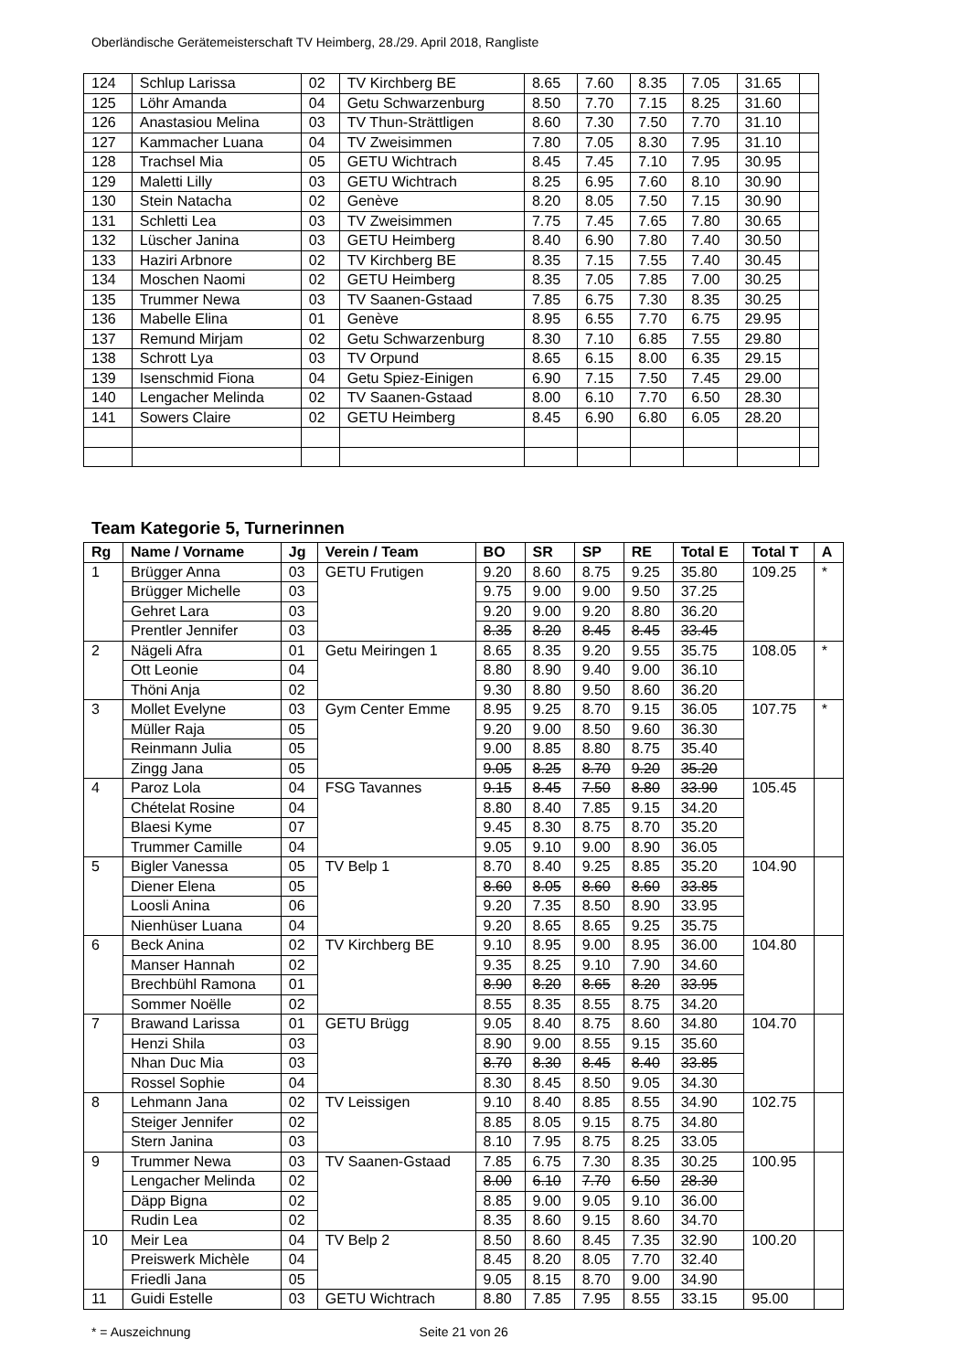Oberländische Gerätemeisterschaft TV Heimberg, 28./29. April 2018, Rangliste
| 124 | Schlup Larissa | 02 | TV Kirchberg BE | 8.65 | 7.60 | 8.35 | 7.05 | 31.65 | |
| 125 | Löhr Amanda | 04 | Getu Schwarzenburg | 8.50 | 7.70 | 7.15 | 8.25 | 31.60 | |
| 126 | Anastasiou Melina | 03 | TV Thun-Strättligen | 8.60 | 7.30 | 7.50 | 7.70 | 31.10 | |
| 127 | Kammacher Luana | 04 | TV Zweisimmen | 7.80 | 7.05 | 8.30 | 7.95 | 31.10 | |
| 128 | Trachsel Mia | 05 | GETU Wichtrach | 8.45 | 7.45 | 7.10 | 7.95 | 30.95 | |
| 129 | Maletti Lilly | 03 | GETU Wichtrach | 8.25 | 6.95 | 7.60 | 8.10 | 30.90 | |
| 130 | Stein Natacha | 02 | Genève | 8.20 | 8.05 | 7.50 | 7.15 | 30.90 | |
| 131 | Schletti Lea | 03 | TV Zweisimmen | 7.75 | 7.45 | 7.65 | 7.80 | 30.65 | |
| 132 | Lüscher Janina | 03 | GETU Heimberg | 8.40 | 6.90 | 7.80 | 7.40 | 30.50 | |
| 133 | Haziri Arbnore | 02 | TV Kirchberg BE | 8.35 | 7.15 | 7.55 | 7.40 | 30.45 | |
| 134 | Moschen Naomi | 02 | GETU Heimberg | 8.35 | 7.05 | 7.85 | 7.00 | 30.25 | |
| 135 | Trummer Newa | 03 | TV Saanen-Gstaad | 7.85 | 6.75 | 7.30 | 8.35 | 30.25 | |
| 136 | Mabelle Elina | 01 | Genève | 8.95 | 6.55 | 7.70 | 6.75 | 29.95 | |
| 137 | Remund Mirjam | 02 | Getu Schwarzenburg | 8.30 | 7.10 | 6.85 | 7.55 | 29.80 | |
| 138 | Schrott Lya | 03 | TV Orpund | 8.65 | 6.15 | 8.00 | 6.35 | 29.15 | |
| 139 | Isenschmid Fiona | 04 | Getu Spiez-Einigen | 6.90 | 7.15 | 7.50 | 7.45 | 29.00 | |
| 140 | Lengacher Melinda | 02 | TV Saanen-Gstaad | 8.00 | 6.10 | 7.70 | 6.50 | 28.30 | |
| 141 | Sowers Claire | 02 | GETU Heimberg | 8.45 | 6.90 | 6.80 | 6.05 | 28.20 | |
Team Kategorie 5, Turnerinnen
| Rg | Name / Vorname | Jg | Verein / Team | BO | SR | SP | RE | Total E | Total T | A |
| --- | --- | --- | --- | --- | --- | --- | --- | --- | --- | --- |
| 1 | Brügger Anna | 03 | GETU Frutigen | 9.20 | 8.60 | 8.75 | 9.25 | 35.80 | 109.25 | * |
| | Brügger Michelle | 03 | | 9.75 | 9.00 | 9.00 | 9.50 | 37.25 | | |
| | Gehret Lara | 03 | | 9.20 | 9.00 | 9.20 | 8.80 | 36.20 | | |
| | Prentler Jennifer | 03 | | 8.35 | 8.20 | 8.45 | 8.45 | 33.45 | | |
| 2 | Nägeli Afra | 01 | Getu Meiringen 1 | 8.65 | 8.35 | 9.20 | 9.55 | 35.75 | 108.05 | * |
| | Ott Leonie | 04 | | 8.80 | 8.90 | 9.40 | 9.00 | 36.10 | | |
| | Thöni Anja | 02 | | 9.30 | 8.80 | 9.50 | 8.60 | 36.20 | | |
| 3 | Mollet Evelyne | 03 | Gym Center Emme | 8.95 | 9.25 | 8.70 | 9.15 | 36.05 | 107.75 | * |
| | Müller Raja | 05 | | 9.20 | 9.00 | 8.50 | 9.60 | 36.30 | | |
| | Reinmann Julia | 05 | | 9.00 | 8.85 | 8.80 | 8.75 | 35.40 | | |
| | Zingg Jana | 05 | | 9.05 | 8.25 | 8.70 | 9.20 | 35.20 | | |
| 4 | Paroz Lola | 04 | FSG Tavannes | 9.15 | 8.45 | 7.50 | 8.80 | 33.90 | 105.45 | |
| | Chételat Rosine | 04 | | 8.80 | 8.40 | 7.85 | 9.15 | 34.20 | | |
| | Blaesi Kyme | 07 | | 9.45 | 8.30 | 8.75 | 8.70 | 35.20 | | |
| | Trummer Camille | 04 | | 9.05 | 9.10 | 9.00 | 8.90 | 36.05 | | |
| 5 | Bigler Vanessa | 05 | TV Belp 1 | 8.70 | 8.40 | 9.25 | 8.85 | 35.20 | 104.90 | |
| | Diener Elena | 05 | | 8.60 | 8.05 | 8.60 | 8.60 | 33.85 | | |
| | Loosli Anina | 06 | | 9.20 | 7.35 | 8.50 | 8.90 | 33.95 | | |
| | Nienhüser Luana | 04 | | 9.20 | 8.65 | 8.65 | 9.25 | 35.75 | | |
| 6 | Beck Anina | 02 | TV Kirchberg BE | 9.10 | 8.95 | 9.00 | 8.95 | 36.00 | 104.80 | |
| | Manser Hannah | 02 | | 9.35 | 8.25 | 9.10 | 7.90 | 34.60 | | |
| | Brechbühl Ramona | 01 | | 8.90 | 8.20 | 8.65 | 8.20 | 33.95 | | |
| | Sommer Noëlle | 02 | | 8.55 | 8.35 | 8.55 | 8.75 | 34.20 | | |
| 7 | Brawand Larissa | 01 | GETU Brügg | 9.05 | 8.40 | 8.75 | 8.60 | 34.80 | 104.70 | |
| | Henzi Shila | 03 | | 8.90 | 9.00 | 8.55 | 9.15 | 35.60 | | |
| | Nhan Duc Mia | 03 | | 8.70 | 8.30 | 8.45 | 8.40 | 33.85 | | |
| | Rossel Sophie | 04 | | 8.30 | 8.45 | 8.50 | 9.05 | 34.30 | | |
| 8 | Lehmann Jana | 02 | TV Leissigen | 9.10 | 8.40 | 8.85 | 8.55 | 34.90 | 102.75 | |
| | Steiger Jennifer | 02 | | 8.85 | 8.05 | 9.15 | 8.75 | 34.80 | | |
| | Stern Janina | 03 | | 8.10 | 7.95 | 8.75 | 8.25 | 33.05 | | |
| 9 | Trummer Newa | 03 | TV Saanen-Gstaad | 7.85 | 6.75 | 7.30 | 8.35 | 30.25 | 100.95 | |
| | Lengacher Melinda | 02 | | 8.00 | 6.10 | 7.70 | 6.50 | 28.30 | | |
| | Däpp Bigna | 02 | | 8.85 | 9.00 | 9.05 | 9.10 | 36.00 | | |
| | Rudin Lea | 02 | | 8.35 | 8.60 | 9.15 | 8.60 | 34.70 | | |
| 10 | Meir Lea | 04 | TV Belp 2 | 8.50 | 8.60 | 8.45 | 7.35 | 32.90 | 100.20 | |
| | Preiswerk Michèle | 04 | | 8.45 | 8.20 | 8.05 | 7.70 | 32.40 | | |
| | Friedli Jana | 05 | | 9.05 | 8.15 | 8.70 | 9.00 | 34.90 | | |
| 11 | Guidi Estelle | 03 | GETU Wichtrach | 8.80 | 7.85 | 7.95 | 8.55 | 33.15 | 95.00 | |
* = Auszeichnung Seite 21 von 26